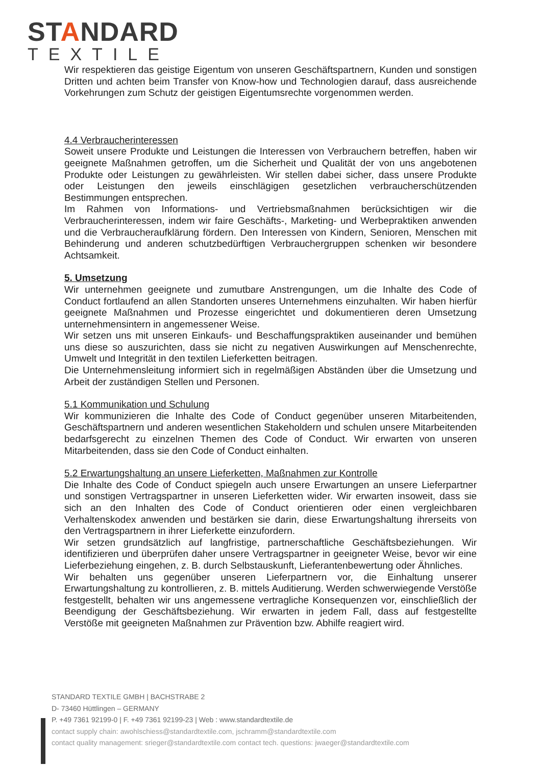STANDARD
TEXTILE
Wir respektieren das geistige Eigentum von unseren Geschäftspartnern, Kunden und sonstigen Dritten und achten beim Transfer von Know-how und Technologien darauf, dass ausreichende Vorkehrungen zum Schutz der geistigen Eigentumsrechte vorgenommen werden.
4.4 Verbraucherinteressen
Soweit unsere Produkte und Leistungen die Interessen von Verbrauchern betreffen, haben wir geeignete Maßnahmen getroffen, um die Sicherheit und Qualität der von uns angebotenen Produkte oder Leistungen zu gewährleisten. Wir stellen dabei sicher, dass unsere Produkte oder Leistungen den jeweils einschlägigen gesetzlichen verbraucherschützenden Bestimmungen entsprechen.
Im Rahmen von Informations- und Vertriebsmaßnahmen berücksichtigen wir die Verbraucherinteressen, indem wir faire Geschäfts-, Marketing- und Werbepraktiken anwenden und die Verbraucheraufklärung fördern. Den Interessen von Kindern, Senioren, Menschen mit Behinderung und anderen schutzbedürftigen Verbrauchergruppen schenken wir besondere Achtsamkeit.
5. Umsetzung
Wir unternehmen geeignete und zumutbare Anstrengungen, um die Inhalte des Code of Conduct fortlaufend an allen Standorten unseres Unternehmens einzuhalten. Wir haben hierfür geeignete Maßnahmen und Prozesse eingerichtet und dokumentieren deren Umsetzung unternehmensintern in angemessener Weise.
Wir setzen uns mit unseren Einkaufs- und Beschaffungspraktiken auseinander und bemühen uns diese so auszurichten, dass sie nicht zu negativen Auswirkungen auf Menschenrechte, Umwelt und Integrität in den textilen Lieferketten beitragen.
Die Unternehmensleitung informiert sich in regelmäßigen Abständen über die Umsetzung und Arbeit der zuständigen Stellen und Personen.
5.1 Kommunikation und Schulung
Wir kommunizieren die Inhalte des Code of Conduct gegenüber unseren Mitarbeitenden, Geschäftspartnern und anderen wesentlichen Stakeholdern und schulen unsere Mitarbeitenden bedarfsgerecht zu einzelnen Themen des Code of Conduct. Wir erwarten von unseren Mitarbeitenden, dass sie den Code of Conduct einhalten.
5.2 Erwartungshaltung an unsere Lieferketten, Maßnahmen zur Kontrolle
Die Inhalte des Code of Conduct spiegeln auch unsere Erwartungen an unsere Lieferpartner und sonstigen Vertragspartner in unseren Lieferketten wider. Wir erwarten insoweit, dass sie sich an den Inhalten des Code of Conduct orientieren oder einen vergleichbaren Verhaltenskodex anwenden und bestärken sie darin, diese Erwartungshaltung ihrerseits von den Vertragspartnern in ihrer Lieferkette einzufordern.
Wir setzen grundsätzlich auf langfristige, partnerschaftliche Geschäftsbeziehungen. Wir identifizieren und überprüfen daher unsere Vertragspartner in geeigneter Weise, bevor wir eine Lieferbeziehung eingehen, z. B. durch Selbstauskunft, Lieferantenbewertung oder Ähnliches.
Wir behalten uns gegenüber unseren Lieferpartnern vor, die Einhaltung unserer Erwartungshaltung zu kontrollieren, z. B. mittels Auditierung. Werden schwerwiegende Verstöße festgestellt, behalten wir uns angemessene vertragliche Konsequenzen vor, einschließlich der Beendigung der Geschäftsbeziehung. Wir erwarten in jedem Fall, dass auf festgestellte Verstöße mit geeigneten Maßnahmen zur Prävention bzw. Abhilfe reagiert wird.
STANDARD TEXTILE GMBH | BACHSTRABE 2
D- 73460 Hüttlingen – GERMANY
P. +49 7361 92199-0 | F. +49 7361 92199-23 | Web : www.standardtextile.de
contact supply chain: awohlschiess@standardtextile.com, jschramm@standardtextile.com
contact quality management: srieger@standardtextile.com contact tech. questions: jwaeger@standardtextile.com